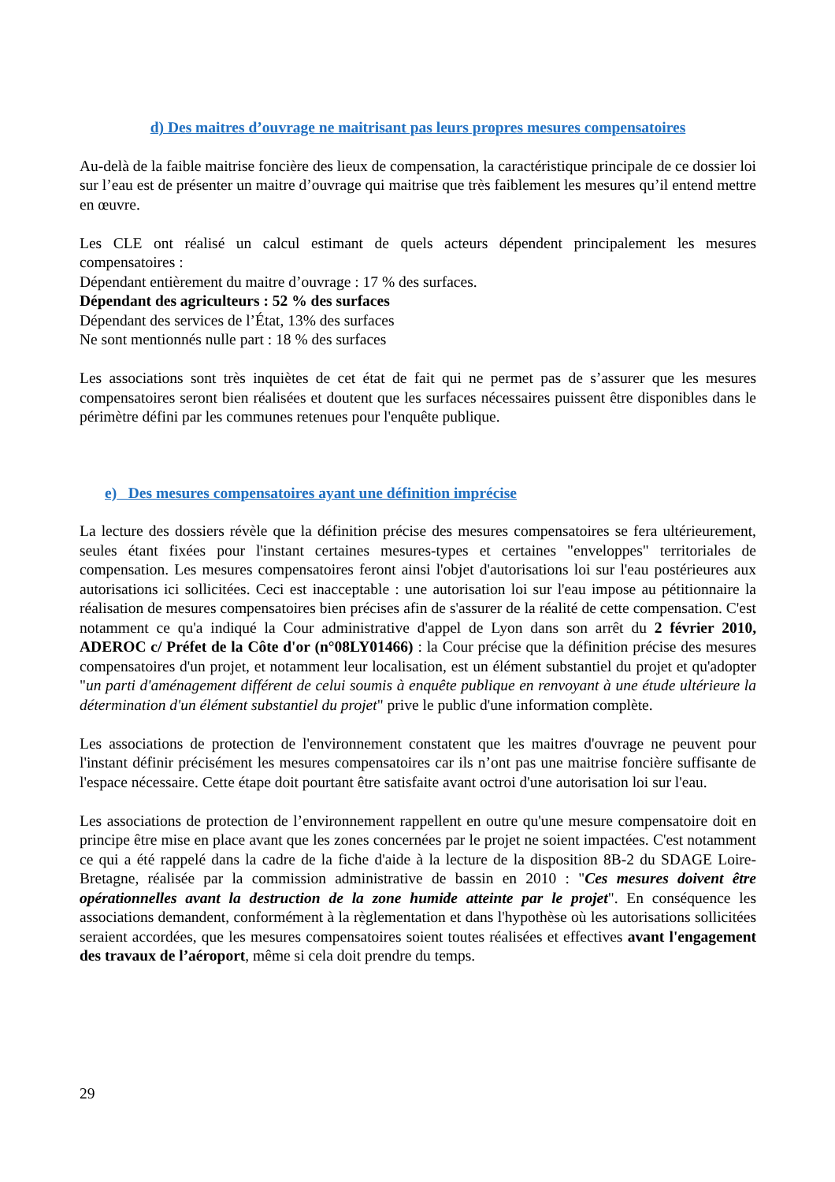d) Des maitres d’ouvrage ne maitrisant pas leurs propres mesures compensatoires
Au-delà de la faible maitrise foncière des lieux de compensation, la caractéristique principale de ce dossier loi sur l’eau est de présenter un maitre d’ouvrage qui maitrise que très faiblement les mesures qu’il entend mettre en œuvre.
Les CLE ont réalisé un calcul estimant de quels acteurs dépendent principalement les mesures compensatoires :
Dépendant entièrement du maitre d’ouvrage : 17 % des surfaces.
Dépendant des agriculteurs : 52 % des surfaces
Dépendant des services de l’État, 13% des surfaces
Ne sont mentionnés nulle part : 18 % des surfaces
Les associations sont très inquiètes de cet état de fait qui ne permet pas de s’assurer que les mesures compensatoires seront bien réalisées et doutent que les surfaces nécessaires puissent être disponibles dans le périmètre défini par les communes retenues pour l'enquête publique.
e) Des mesures compensatoires ayant une définition imprécise
La lecture des dossiers révèle que la définition précise des mesures compensatoires se fera ultérieurement, seules étant fixées pour l'instant certaines mesures-types et certaines "enveloppes" territoriales de compensation. Les mesures compensatoires feront ainsi l'objet d'autorisations loi sur l'eau postérieures aux autorisations ici sollicitées. Ceci est inacceptable : une autorisation loi sur l'eau impose au pétitionnaire la réalisation de mesures compensatoires bien précises afin de s'assurer de la réalité de cette compensation. C'est notamment ce qu'a indiqué la Cour administrative d'appel de Lyon dans son arrêt du 2 février 2010, ADEROC c/ Préfet de la Côte d'or (n°08LY01466) : la Cour précise que la définition précise des mesures compensatoires d'un projet, et notamment leur localisation, est un élément substantiel du projet et qu'adopter "un parti d'aménagement différent de celui soumis à enquête publique en renvoyant à une étude ultérieure la détermination d'un élément substantiel du projet" prive le public d'une information complète.
Les associations de protection de l'environnement constatent que les maitres d'ouvrage ne peuvent pour l'instant définir précisément les mesures compensatoires car ils n’ont pas une maitrise foncière suffisante de l'espace nécessaire. Cette étape doit pourtant être satisfaite avant octroi d'une autorisation loi sur l'eau.
Les associations de protection de l’environnement rappellent en outre qu'une mesure compensatoire doit en principe être mise en place avant que les zones concernées par le projet ne soient impactées. C'est notamment ce qui a été rappelé dans la cadre de la fiche d'aide à la lecture de la disposition 8B-2 du SDAGE Loire-Bretagne, réalisée par la commission administrative de bassin en 2010 : "Ces mesures doivent être opérationnelles avant la destruction de la zone humide atteinte par le projet". En conséquence les associations demandent, conformément à la règlementation et dans l'hypothèse où les autorisations sollicitées seraient accordées, que les mesures compensatoires soient toutes réalisées et effectives avant l'engagement des travaux de l’aéroport, même si cela doit prendre du temps.
29